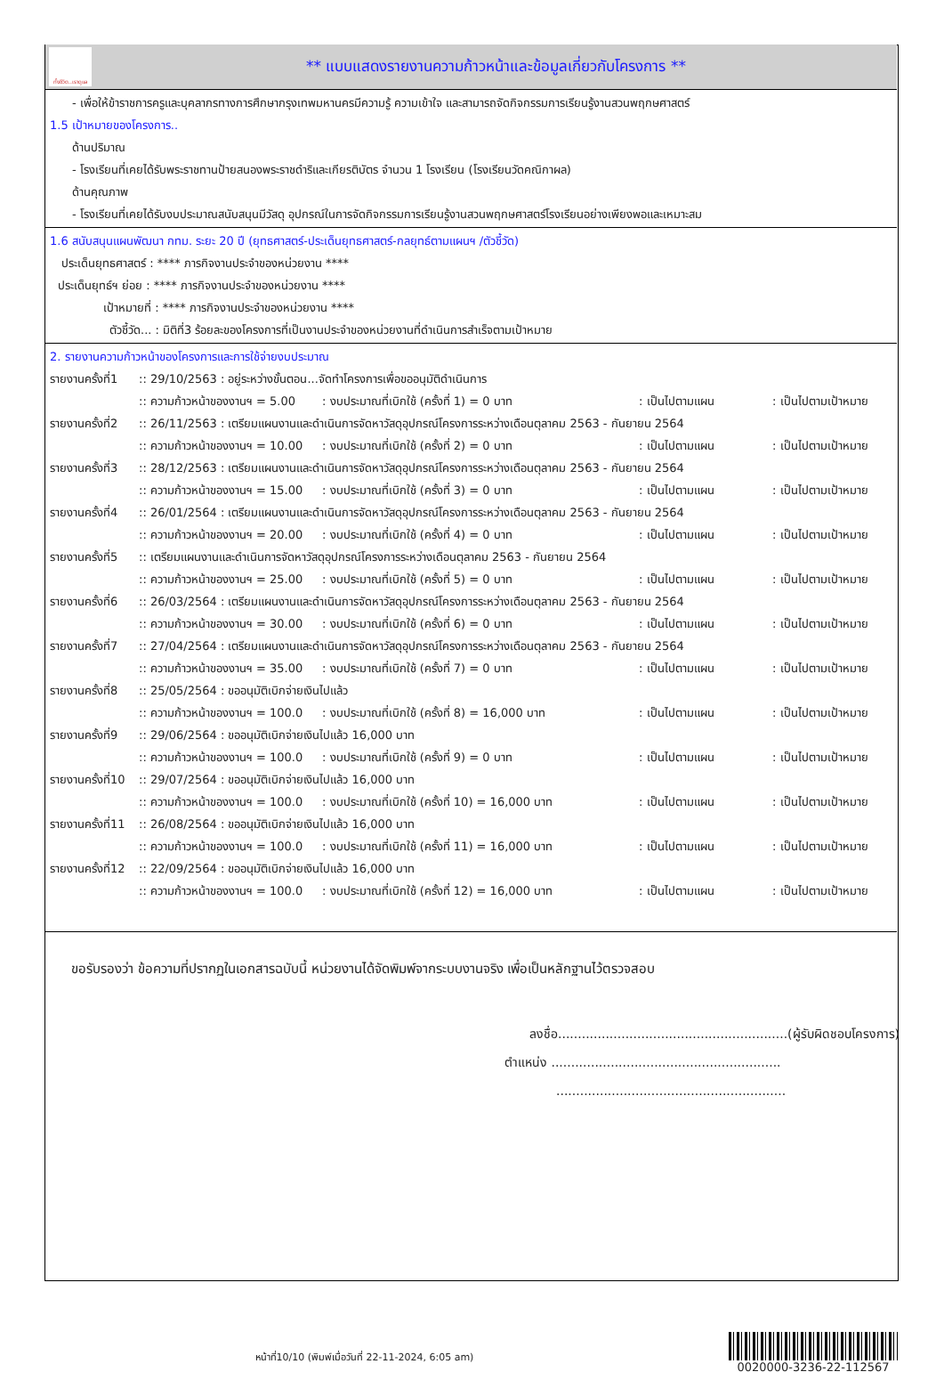ทั้งชีวิต..เราดูแล
** แบบแสดงรายงานความก้าวหน้าและข้อมูลเกี่ยวกับโครงการ **
- เพื่อให้ข้าราชการครูและบุคลากรทางการศึกษากรุงเทพมหานครมีความรู้ ความเข้าใจ และสามารถจัดกิจกรรมการเรียนรู้งานสวนพฤกษศาสตร์
1.5 เป้าหมายของโครงการ..
ด้านปริมาณ
- โรงเรียนที่เคยได้รับพระราชทานป้ายสนองพระราชดำริและเกียรติบัตร จำนวน 1 โรงเรียน (โรงเรียนวัดคณิกาผล)
ด้านคุณภาพ
- โรงเรียนที่เคยได้รับงบประมาณสนับสนุนมีวัสดุ อุปกรณ์ในการจัดกิจกรรมการเรียนรู้งานสวนพฤกษศาสตร์โรงเรียนอย่างเพียงพอและเหมาะสม
1.6 สนับสนุนแผนพัฒนา กทม. ระยะ 20 ปี (ยุทธศาสตร์-ประเด็นยุทธศาสตร์-กลยุทธ์ตามแผนฯ /ตัวชี้วัด)
ประเด็นยุทธศาสตร์ : **** ภารกิจงานประจำของหน่วยงาน ****
ประเด็นยุทธ์ฯ ย่อย : **** ภารกิจงานประจำของหน่วยงาน ****
เป้าหมายที่ : **** ภารกิจงานประจำของหน่วยงาน ****
ตัวชี้วัด... : มิติที่3 ร้อยละของโครงการที่เป็นงานประจำของหน่วยงานที่ดำเนินการสำเร็จตามเป้าหมาย
2. รายงานความก้าวหน้าของโครงการและการใช้จ่ายงบประมาณ
| รายงานครั้งที่1 | :: 29/10/2563 : อยู่ระหว่างขั้นตอน...จัดทำโครงการเพื่อขออนุมัติดำเนินการ | | | |
| | :: ความก้าวหน้าของงานฯ = 5.00 | : งบประมาณที่เบิกใช้ (ครั้งที่ 1) = 0 บาท | : เป็นไปตามแผน | : เป็นไปตามเป้าหมาย |
| รายงานครั้งที่2 | :: 26/11/2563 : เตรียมแผนงานและดำเนินการจัดหาวัสดุอุปกรณ์โครงการระหว่างเดือนตุลาคม 2563 - กันยายน 2564 | | | |
| | :: ความก้าวหน้าของงานฯ = 10.00 | : งบประมาณที่เบิกใช้ (ครั้งที่ 2) = 0 บาท | : เป็นไปตามแผน | : เป็นไปตามเป้าหมาย |
| รายงานครั้งที่3 | :: 28/12/2563 : เตรียมแผนงานและดำเนินการจัดหาวัสดุอุปกรณ์โครงการระหว่างเดือนตุลาคม 2563 - กันยายน 2564 | | | |
| | :: ความก้าวหน้าของงานฯ = 15.00 | : งบประมาณที่เบิกใช้ (ครั้งที่ 3) = 0 บาท | : เป็นไปตามแผน | : เป็นไปตามเป้าหมาย |
| รายงานครั้งที่4 | :: 26/01/2564 : เตรียมแผนงานและดำเนินการจัดหาวัสดุอุปกรณ์โครงการระหว่างเดือนตุลาคม 2563 - กันยายน 2564 | | | |
| | :: ความก้าวหน้าของงานฯ = 20.00 | : งบประมาณที่เบิกใช้ (ครั้งที่ 4) = 0 บาท | : เป็นไปตามแผน | : เป็นไปตามเป้าหมาย |
| รายงานครั้งที่5 | :: เตรียมแผนงานและดำเนินการจัดหาวัสดุอุปกรณ์โครงการระหว่างเดือนตุลาคม 2563 - กันยายน 2564 | | | |
| | :: ความก้าวหน้าของงานฯ = 25.00 | : งบประมาณที่เบิกใช้ (ครั้งที่ 5) = 0 บาท | : เป็นไปตามแผน | : เป็นไปตามเป้าหมาย |
| รายงานครั้งที่6 | :: 26/03/2564 : เตรียมแผนงานและดำเนินการจัดหาวัสดุอุปกรณ์โครงการระหว่างเดือนตุลาคม 2563 - กันยายน 2564 | | | |
| | :: ความก้าวหน้าของงานฯ = 30.00 | : งบประมาณที่เบิกใช้ (ครั้งที่ 6) = 0 บาท | : เป็นไปตามแผน | : เป็นไปตามเป้าหมาย |
| รายงานครั้งที่7 | :: 27/04/2564 : เตรียมแผนงานและดำเนินการจัดหาวัสดุอุปกรณ์โครงการระหว่างเดือนตุลาคม 2563 - กันยายน 2564 | | | |
| | :: ความก้าวหน้าของงานฯ = 35.00 | : งบประมาณที่เบิกใช้ (ครั้งที่ 7) = 0 บาท | : เป็นไปตามแผน | : เป็นไปตามเป้าหมาย |
| รายงานครั้งที่8 | :: 25/05/2564 : ขออนุมัติเบิกจ่ายเงินไปแล้ว | | | |
| | :: ความก้าวหน้าของงานฯ = 100.0 | : งบประมาณที่เบิกใช้ (ครั้งที่ 8) = 16,000 บาท | : เป็นไปตามแผน | : เป็นไปตามเป้าหมาย |
| รายงานครั้งที่9 | :: 29/06/2564 : ขออนุมัติเบิกจ่ายเงินไปแล้ว 16,000 บาท | | | |
| | :: ความก้าวหน้าของงานฯ = 100.0 | : งบประมาณที่เบิกใช้ (ครั้งที่ 9) = 0 บาท | : เป็นไปตามแผน | : เป็นไปตามเป้าหมาย |
| รายงานครั้งที่10 | :: 29/07/2564 : ขออนุมัติเบิกจ่ายเงินไปแล้ว 16,000 บาท | | | |
| | :: ความก้าวหน้าของงานฯ = 100.0 | : งบประมาณที่เบิกใช้ (ครั้งที่ 10) = 16,000 บาท | : เป็นไปตามแผน | : เป็นไปตามเป้าหมาย |
| รายงานครั้งที่11 | :: 26/08/2564 : ขออนุมัติเบิกจ่ายเงินไปแล้ว 16,000 บาท | | | |
| | :: ความก้าวหน้าของงานฯ = 100.0 | : งบประมาณที่เบิกใช้ (ครั้งที่ 11) = 16,000 บาท | : เป็นไปตามแผน | : เป็นไปตามเป้าหมาย |
| รายงานครั้งที่12 | :: 22/09/2564 : ขออนุมัติเบิกจ่ายเงินไปแล้ว 16,000 บาท | | | |
| | :: ความก้าวหน้าของงานฯ = 100.0 | : งบประมาณที่เบิกใช้ (ครั้งที่ 12) = 16,000 บาท | : เป็นไปตามแผน | : เป็นไปตามเป้าหมาย |
ขอรับรองว่า ข้อความที่ปรากฏในเอกสารฉบับนี้ หน่วยงานได้จัดพิมพ์จากระบบงานจริง เพื่อเป็นหลักฐานไว้ตรวจสอบ
ลงชื่อ..........................................................(ผู้รับผิดชอบโครงการ)
ตำแหน่ง ..........................................................
..........................................................
หน้าที่10/10 (พิมพ์เมื่อวันที่ 22-11-2024, 6:05 am)
0020000-3236-22-112567